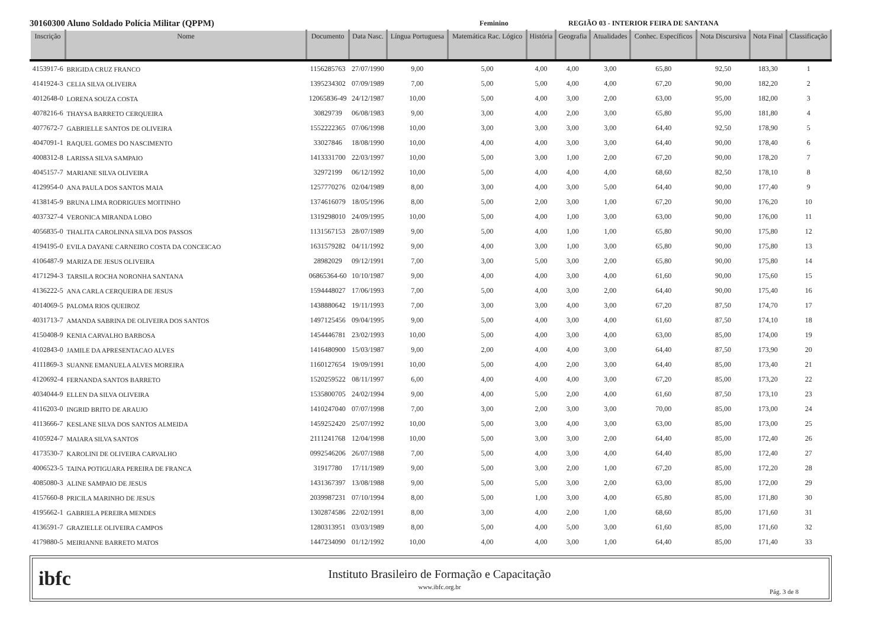30160300 Aluno Soldado Polícia Militar (QPPM) Feminino REGIÃO 03 - INTERIOR FEIRA DE SANTANA
| Inscrição | Nome | Documento | Data Nasc. | Língua Portuguesa | Matemática Rac. Lógico | História | Geografia | Atualidades | Conhec. Específicos | Nota Discursiva | Nota Final | Classificação |
| --- | --- | --- | --- | --- | --- | --- | --- | --- | --- | --- | --- | --- |
| 4153917-6 | BRIGIDA CRUZ FRANCO | 1156285763 | 27/07/1990 | 9,00 | 5,00 | 4,00 | 4,00 | 3,00 | 65,80 | 92,50 | 183,30 | 1 |
| 4141924-3 | CELIA SILVA OLIVEIRA | 1395234302 | 07/09/1989 | 7,00 | 5,00 | 5,00 | 4,00 | 4,00 | 67,20 | 90,00 | 182,20 | 2 |
| 4012648-0 | LORENA SOUZA COSTA | 12065836-49 | 24/12/1987 | 10,00 | 5,00 | 4,00 | 3,00 | 2,00 | 63,00 | 95,00 | 182,00 | 3 |
| 4078216-6 | THAYSA BARRETO CERQUEIRA | 30829739 | 06/08/1983 | 9,00 | 3,00 | 4,00 | 2,00 | 3,00 | 65,80 | 95,00 | 181,80 | 4 |
| 4077672-7 | GABRIELLE SANTOS DE OLIVEIRA | 1552222365 | 07/06/1998 | 10,00 | 3,00 | 3,00 | 3,00 | 3,00 | 64,40 | 92,50 | 178,90 | 5 |
| 4047091-1 | RAQUEL GOMES DO NASCIMENTO | 33027846 | 18/08/1990 | 10,00 | 4,00 | 4,00 | 3,00 | 3,00 | 64,40 | 90,00 | 178,40 | 6 |
| 4008312-8 | LARISSA SILVA SAMPAIO | 1413331700 | 22/03/1997 | 10,00 | 5,00 | 3,00 | 1,00 | 2,00 | 67,20 | 90,00 | 178,20 | 7 |
| 4045157-7 | MARIANE SILVA OLIVEIRA | 32972199 | 06/12/1992 | 10,00 | 5,00 | 4,00 | 4,00 | 4,00 | 68,60 | 82,50 | 178,10 | 8 |
| 4129954-0 | ANA PAULA DOS SANTOS MAIA | 1257770276 | 02/04/1989 | 8,00 | 3,00 | 4,00 | 3,00 | 5,00 | 64,40 | 90,00 | 177,40 | 9 |
| 4138145-9 | BRUNA LIMA RODRIGUES MOITINHO | 1374616079 | 18/05/1996 | 8,00 | 5,00 | 2,00 | 3,00 | 1,00 | 67,20 | 90,00 | 176,20 | 10 |
| 4037327-4 | VERONICA MIRANDA LOBO | 1319298010 | 24/09/1995 | 10,00 | 5,00 | 4,00 | 1,00 | 3,00 | 63,00 | 90,00 | 176,00 | 11 |
| 4056835-0 | THALITA CAROLINNA SILVA DOS PASSOS | 1131567153 | 28/07/1989 | 9,00 | 5,00 | 4,00 | 1,00 | 1,00 | 65,80 | 90,00 | 175,80 | 12 |
| 4194195-0 | EVILA DAYANE CARNEIRO COSTA DA CONCEICAO | 1631579282 | 04/11/1992 | 9,00 | 4,00 | 3,00 | 1,00 | 3,00 | 65,80 | 90,00 | 175,80 | 13 |
| 4106487-9 | MARIZA DE JESUS OLIVEIRA | 28982029 | 09/12/1991 | 7,00 | 3,00 | 5,00 | 3,00 | 2,00 | 65,80 | 90,00 | 175,80 | 14 |
| 4171294-3 | TARSILA ROCHA NORONHA SANTANA | 06865364-60 | 10/10/1987 | 9,00 | 4,00 | 4,00 | 3,00 | 4,00 | 61,60 | 90,00 | 175,60 | 15 |
| 4136222-5 | ANA CARLA CERQUEIRA DE JESUS | 1594448027 | 17/06/1993 | 7,00 | 5,00 | 4,00 | 3,00 | 2,00 | 64,40 | 90,00 | 175,40 | 16 |
| 4014069-5 | PALOMA RIOS QUEIROZ | 1438880642 | 19/11/1993 | 7,00 | 3,00 | 3,00 | 4,00 | 3,00 | 67,20 | 87,50 | 174,70 | 17 |
| 4031713-7 | AMANDA SABRINA DE OLIVEIRA DOS SANTOS | 1497125456 | 09/04/1995 | 9,00 | 5,00 | 4,00 | 3,00 | 4,00 | 61,60 | 87,50 | 174,10 | 18 |
| 4150408-9 | KENIA CARVALHO BARBOSA | 1454446781 | 23/02/1993 | 10,00 | 5,00 | 4,00 | 3,00 | 4,00 | 63,00 | 85,00 | 174,00 | 19 |
| 4102843-0 | JAMILE DA APRESENTACAO ALVES | 1416480900 | 15/03/1987 | 9,00 | 2,00 | 4,00 | 4,00 | 3,00 | 64,40 | 87,50 | 173,90 | 20 |
| 4111869-3 | SUANNE EMANUELA ALVES MOREIRA | 1160127654 | 19/09/1991 | 10,00 | 5,00 | 4,00 | 2,00 | 3,00 | 64,40 | 85,00 | 173,40 | 21 |
| 4120692-4 | FERNANDA SANTOS BARRETO | 1520259522 | 08/11/1997 | 6,00 | 4,00 | 4,00 | 4,00 | 3,00 | 67,20 | 85,00 | 173,20 | 22 |
| 4034044-9 | ELLEN DA SILVA OLIVEIRA | 1535800705 | 24/02/1994 | 9,00 | 4,00 | 5,00 | 2,00 | 4,00 | 61,60 | 87,50 | 173,10 | 23 |
| 4116203-0 | INGRID BRITO DE ARAUJO | 1410247040 | 07/07/1998 | 7,00 | 3,00 | 2,00 | 3,00 | 3,00 | 70,00 | 85,00 | 173,00 | 24 |
| 4113666-7 | KESLANE SILVA DOS SANTOS ALMEIDA | 1459252420 | 25/07/1992 | 10,00 | 5,00 | 3,00 | 4,00 | 3,00 | 63,00 | 85,00 | 173,00 | 25 |
| 4105924-7 | MAIARA SILVA SANTOS | 2111241768 | 12/04/1998 | 10,00 | 5,00 | 3,00 | 3,00 | 2,00 | 64,40 | 85,00 | 172,40 | 26 |
| 4173530-7 | KAROLINI DE OLIVEIRA CARVALHO | 0992546206 | 26/07/1988 | 7,00 | 5,00 | 4,00 | 3,00 | 4,00 | 64,40 | 85,00 | 172,40 | 27 |
| 4006523-5 | TAINA POTIGUARA PEREIRA DE FRANCA | 31917780 | 17/11/1989 | 9,00 | 5,00 | 3,00 | 2,00 | 1,00 | 67,20 | 85,00 | 172,20 | 28 |
| 4085080-3 | ALINE SAMPAIO DE JESUS | 1431367397 | 13/08/1988 | 9,00 | 5,00 | 5,00 | 3,00 | 2,00 | 63,00 | 85,00 | 172,00 | 29 |
| 4157660-8 | PRICILA MARINHO DE JESUS | 2039987231 | 07/10/1994 | 8,00 | 5,00 | 1,00 | 3,00 | 4,00 | 65,80 | 85,00 | 171,80 | 30 |
| 4195662-1 | GABRIELA PEREIRA MENDES | 1302874586 | 22/02/1991 | 8,00 | 3,00 | 4,00 | 2,00 | 1,00 | 68,60 | 85,00 | 171,60 | 31 |
| 4136591-7 | GRAZIELLE OLIVEIRA CAMPOS | 1280313951 | 03/03/1989 | 8,00 | 5,00 | 4,00 | 5,00 | 3,00 | 61,60 | 85,00 | 171,60 | 32 |
| 4179880-5 | MEIRIANNE BARRETO MATOS | 1447234090 | 01/12/1992 | 10,00 | 4,00 | 4,00 | 3,00 | 1,00 | 64,40 | 85,00 | 171,40 | 33 |
ibfc
Instituto Brasileiro de Formação e Capacitação
www.ibfc.org.br
Pág. 3 de 8